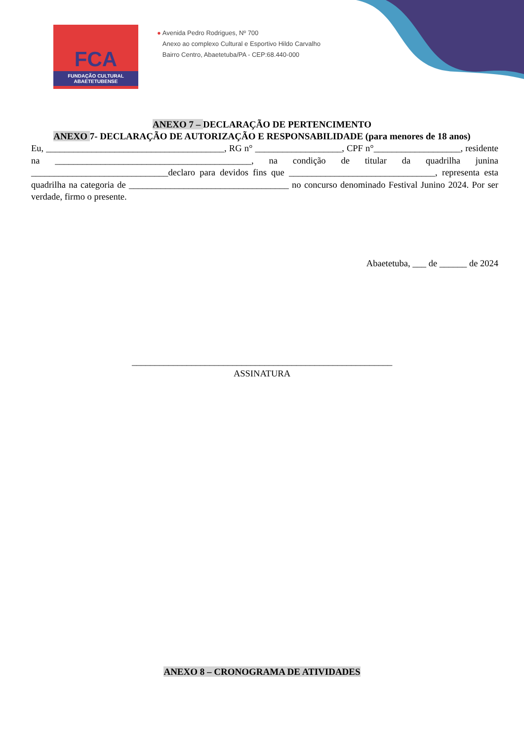FCA
FUNDAÇÃO CULTURAL
ABAETETUBENSE
● Avenida Pedro Rodrigues, Nº 700
Anexo ao complexo Cultural e Esportivo Hildo Carvalho
Bairro Centro, Abaetetuba/PA - CEP:68.440-000
ANEXO 7 – DECLARAÇÃO DE PERTENCIMENTO
ANEXO 7- DECLARAÇÃO DE AUTORIZAÇÃO E RESPONSABILIDADE (para menores de 18 anos)
Eu, _______________________________________, RG n° ___________________, CPF n°___________________, residente na ___________________________________________, na condição de titular da quadrilha junina ______________________________declaro para devidos fins que ________________________________, representa esta quadrilha na categoria de ___________________________________ no concurso denominado Festival Junino 2024. Por ser verdade, firmo o presente.
Abaetetuba, ___ de ______ de 2024
_________________________________________________________
ASSINATURA
ANEXO 8 – CRONOGRAMA DE ATIVIDADES